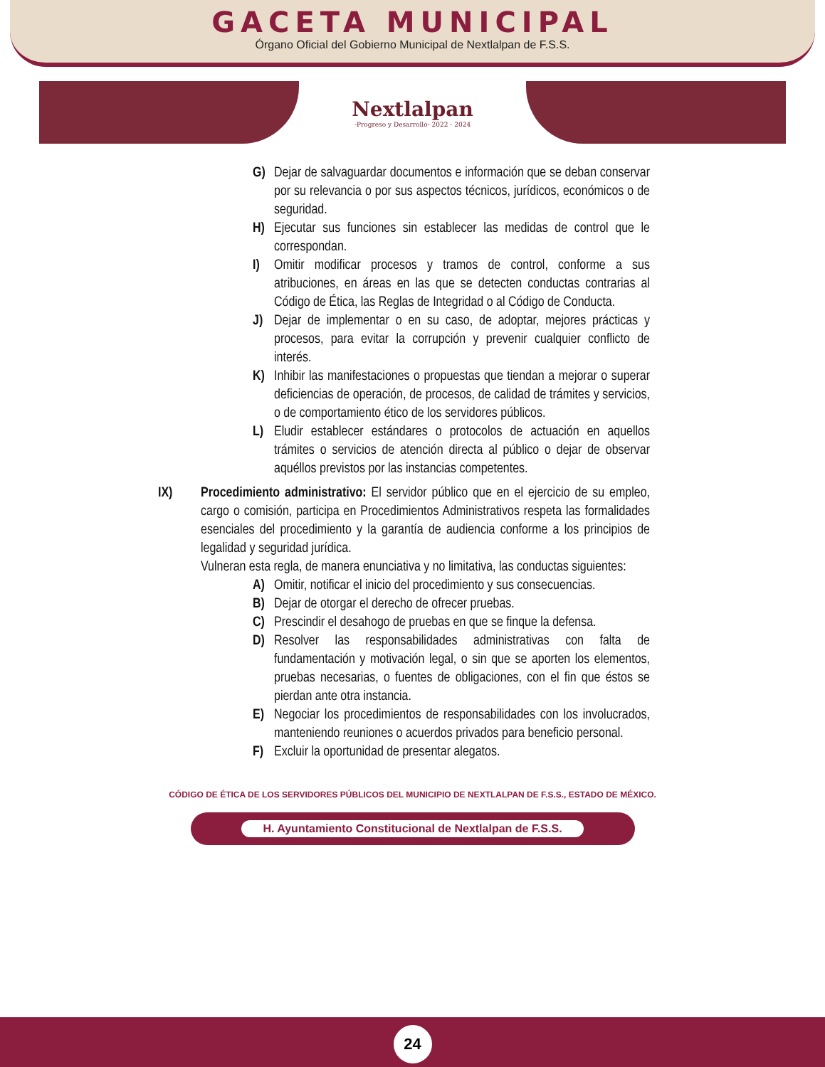GACETA MUNICIPAL
Órgano Oficial del Gobierno Municipal de Nextlalpan de F.S.S.
Nextlalpan
-Progreso y Desarrollo- 2022 - 2024
G) Dejar de salvaguardar documentos e información que se deban conservar por su relevancia o por sus aspectos técnicos, jurídicos, económicos o de seguridad.
H) Ejecutar sus funciones sin establecer las medidas de control que le correspondan.
I) Omitir modificar procesos y tramos de control, conforme a sus atribuciones, en áreas en las que se detecten conductas contrarias al Código de Ética, las Reglas de Integridad o al Código de Conducta.
J) Dejar de implementar o en su caso, de adoptar, mejores prácticas y procesos, para evitar la corrupción y prevenir cualquier conflicto de interés.
K) Inhibir las manifestaciones o propuestas que tiendan a mejorar o superar deficiencias de operación, de procesos, de calidad de trámites y servicios, o de comportamiento ético de los servidores públicos.
L) Eludir establecer estándares o protocolos de actuación en aquellos trámites o servicios de atención directa al público o dejar de observar aquéllos previstos por las instancias competentes.
IX) Procedimiento administrativo: El servidor público que en el ejercicio de su empleo, cargo o comisión, participa en Procedimientos Administrativos respeta las formalidades esenciales del procedimiento y la garantía de audiencia conforme a los principios de legalidad y seguridad jurídica.
Vulneran esta regla, de manera enunciativa y no limitativa, las conductas siguientes:
A) Omitir, notificar el inicio del procedimiento y sus consecuencias.
B) Dejar de otorgar el derecho de ofrecer pruebas.
C) Prescindir el desahogo de pruebas en que se finque la defensa.
D) Resolver las responsabilidades administrativas con falta de fundamentación y motivación legal, o sin que se aporten los elementos, pruebas necesarias, o fuentes de obligaciones, con el fin que éstos se pierdan ante otra instancia.
E) Negociar los procedimientos de responsabilidades con los involucrados, manteniendo reuniones o acuerdos privados para beneficio personal.
F) Excluir la oportunidad de presentar alegatos.
CÓDIGO DE ÉTICA DE LOS SERVIDORES PÚBLICOS DEL MUNICIPIO DE NEXTLALPAN DE F.S.S., ESTADO DE MÉXICO.
H. Ayuntamiento Constitucional de Nextlalpan de F.S.S.
24